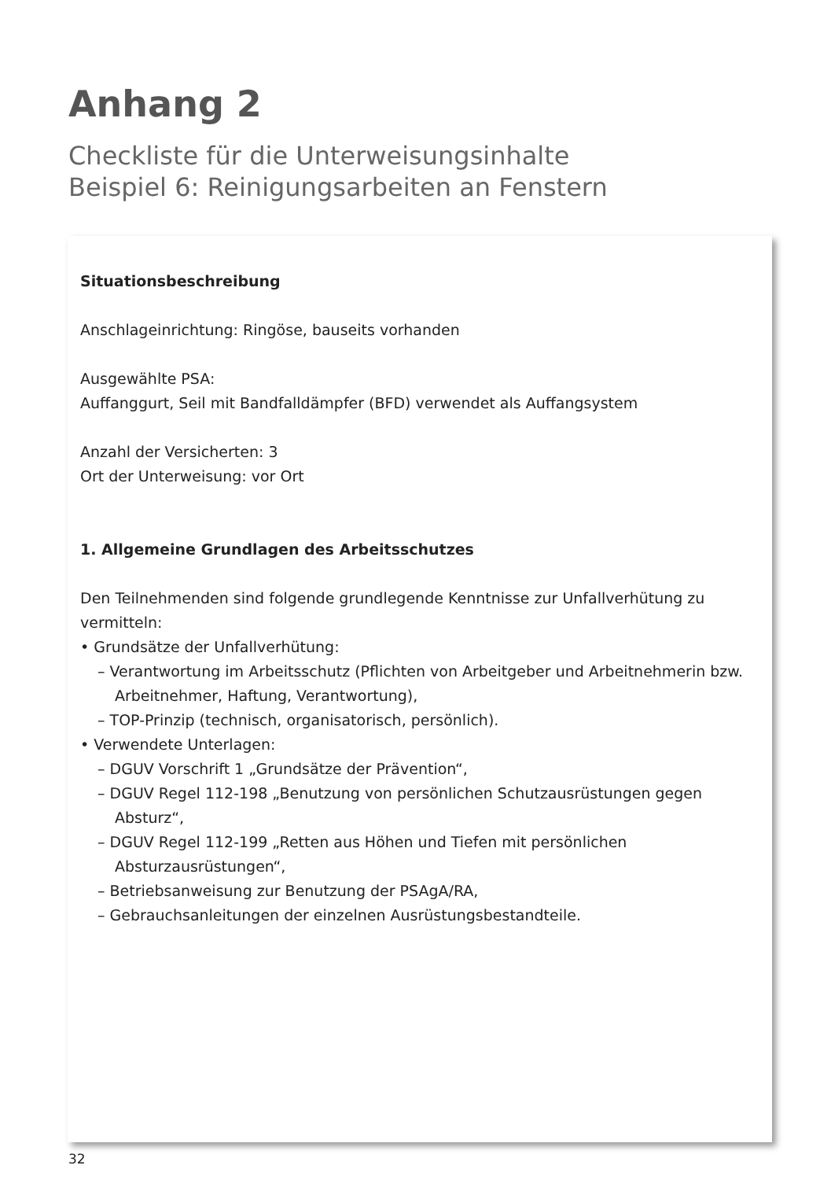Anhang 2
Checkliste für die Unterweisungsinhalte
Beispiel 6: Reinigungsarbeiten an Fenstern
Situationsbeschreibung
Anschlageinrichtung: Ringöse, bauseits vorhanden
Ausgewählte PSA:
Auffanggurt, Seil mit Bandfalldämpfer (BFD) verwendet als Auffangsystem
Anzahl der Versicherten: 3
Ort der Unterweisung: vor Ort
1. Allgemeine Grundlagen des Arbeitsschutzes
Den Teilnehmenden sind folgende grundlegende Kenntnisse zur Unfallverhütung zu vermitteln:
• Grundsätze der Unfallverhütung:
– Verantwortung im Arbeitsschutz (Pflichten von Arbeitgeber und Arbeitnehmerin bzw. Arbeitnehmer, Haftung, Verantwortung),
– TOP-Prinzip (technisch, organisatorisch, persönlich).
• Verwendete Unterlagen:
– DGUV Vorschrift 1 „Grundsätze der Prävention“,
– DGUV Regel 112-198 „Benutzung von persönlichen Schutzausrüstungen gegen Absturz“,
– DGUV Regel 112-199 „Retten aus Höhen und Tiefen mit persönlichen Absturzausrüstungen“,
– Betriebsanweisung zur Benutzung der PSAgA/RA,
– Gebrauchsanleitungen der einzelnen Ausrüstungsbestandteile.
32